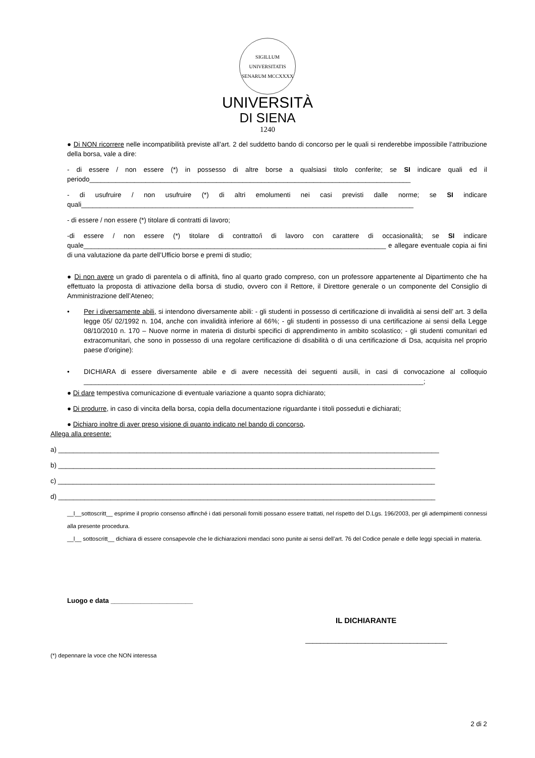SIGILLUM UNIVERSITATIS SENARUM MCCXXXX
UNIVERSITÀ
DI SIENA
1240
● Di NON ricorrere nelle incompatibilità previste all’art. 2 del suddetto bando di concorso per le quali si renderebbe impossibile l’attribuzione della borsa, vale a dire:
- di essere / non essere (*) in possesso di altre borse a qualsiasi titolo conferite; se SI indicare quali ed il periodo______________________________________________________________________________________
- di usufruire / non usufruire (*) di altri emolumenti nei casi previsti dalle norme; se SI indicare quali_________________________________________________________________________________________
- di essere / non essere (*) titolare di contratti di lavoro;
-di essere / non essere (*) titolare di contratto/i di lavoro con carattere di occasionalità; se SI indicare quale_________________________________________________________________________________ e allegare eventuale copia ai fini di una valutazione da parte dell’Ufficio borse e premi di studio;
● Di non avere un grado di parentela o di affinità, fino al quarto grado compreso, con un professore appartenente al Dipartimento che ha effettuato la proposta di attivazione della borsa di studio, ovvero con il Rettore, il Direttore generale o un componente del Consiglio di Amministrazione dell’Ateneo;
• Per i diversamente abili, si intendono diversamente abili: - gli studenti in possesso di certificazione di invalidità ai sensi dell’ art. 3 della legge 05/ 02/1992 n. 104, anche con invalidità inferiore al 66%; - gli studenti in possesso di una certificazione ai sensi della Legge 08/10/2010 n. 170 – Nuove norme in materia di disturbi specifici di apprendimento in ambito scolastico; - gli studenti comunitari ed extracomunitari, che sono in possesso di una regolare certificazione di disabilità o di una certificazione di Dsa, acquisita nel proprio paese d’origine):
• DICHIARA di essere diversamente abile e di avere necessità dei seguenti ausili, in casi di convocazione al colloquio ___________________________________________________________________________________________;
● Di dare tempestiva comunicazione di eventuale variazione a quanto sopra dichiarato;
● Di produrre, in caso di vincita della borsa, copia della documentazione riguardante i titoli posseduti e dichiarati;
● Dichiaro inoltre di aver preso visione di quanto indicato nel bando di concorso.
Allega alla presente:
a) ______________________________________________________________________________________________________
b) _____________________________________________________________________________________________________
c) _____________________________________________________________________________________________________
d) _____________________________________________________________________________________________________
__l__sottoscritt__ esprime il proprio consenso affinché i dati personali forniti possano essere trattati, nel rispetto del D.Lgs. 196/2003, per gli adempimenti connessi alla presente procedura.
__l__ sottoscritt__ dichiara di essere consapevole che le dichiarazioni mendaci sono punite ai sensi dell’art. 76 del Codice penale e delle leggi speciali in materia.
Luogo e data ______________________
IL DICHIARANTE
______________________________________
(*) depennare la voce che NON interessa
2 di 2